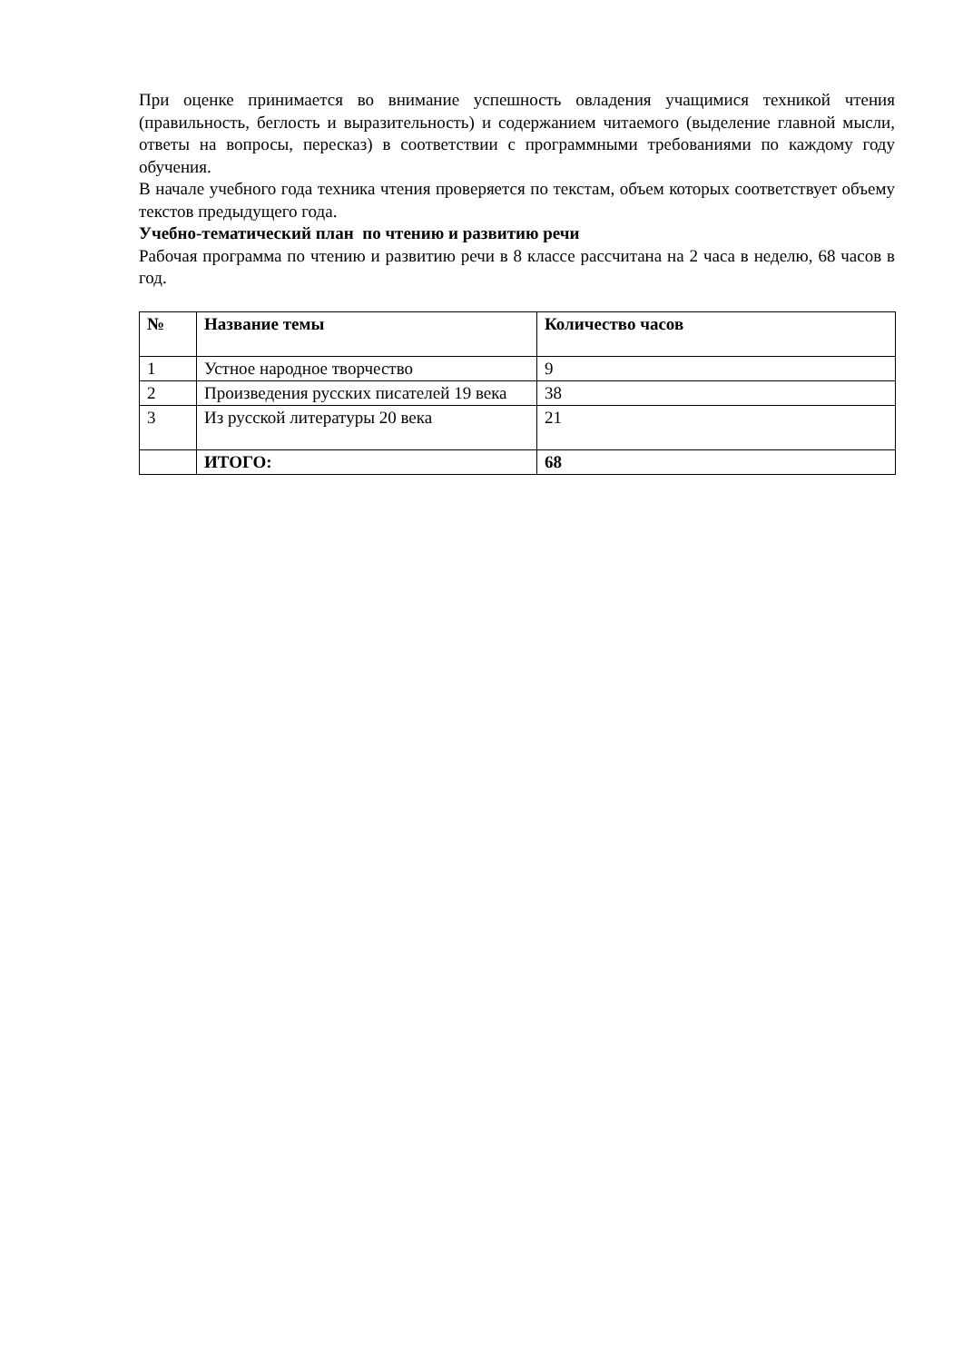При оценке принимается во внимание успешность овладения учащимися техникой чтения (правильность, беглость и выразительность) и содержанием читаемого (выделение главной мысли, ответы на вопросы, пересказ) в соответствии с программными требованиями по каждому году обучения.
В начале учебного года техника чтения проверяется по текстам, объем которых соответствует объему текстов предыдущего года.
Учебно-тематический план по чтению и развитию речи
Рабочая программа по чтению и развитию речи в 8 классе рассчитана на 2 часа в неделю, 68 часов в год.
| № | Название темы | Количество часов |
| --- | --- | --- |
| 1 | Устное народное творчество | 9 |
| 2 | Произведения русских писателей 19 века | 38 |
| 3 | Из русской литературы 20 века | 21 |
| | ИТОГО: | 68 |